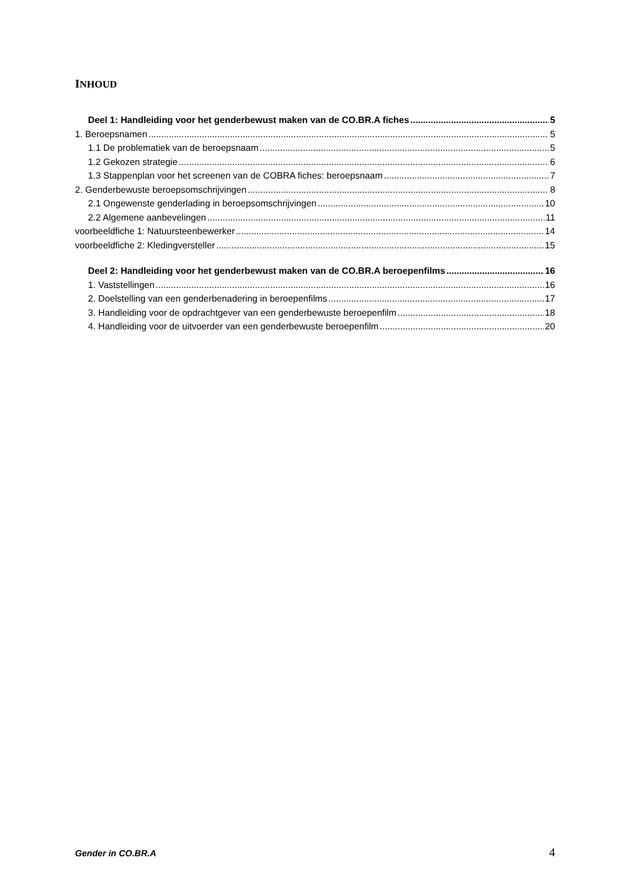INHOUD
Deel 1: Handleiding voor het genderbewust maken van de CO.BR.A fiches 5
1. Beroepsnamen 5
1.1 De problematiek van de beroepsnaam 5
1.2 Gekozen strategie 6
1.3 Stappenplan voor het screenen van de COBRA fiches: beroepsnaam 7
2. Genderbewuste beroepsomschrijvingen 8
2.1 Ongewenste genderlading in beroepsomschrijvingen 10
2.2 Algemene aanbevelingen 11
voorbeeldfiche 1: Natuursteenbewerker 14
voorbeeldfiche 2: Kledingversteller 15
Deel 2: Handleiding voor het genderbewust maken van de CO.BR.A beroepenfilms 16
1. Vaststellingen 16
2. Doelstelling van een genderbenadering in beroepenfilms 17
3. Handleiding voor de opdrachtgever van een genderbewuste beroepenfilm 18
4. Handleiding voor de uitvoerder van een genderbewuste beroepenfilm 20
Gender in CO.BR.A 4